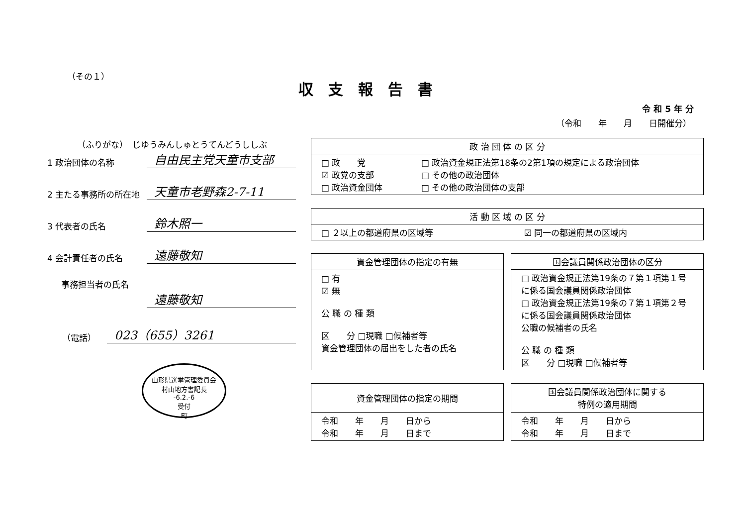（その１）
収支報告書
令 和 5 年 分
（令和　　年　　月　　日開催分）
（ふりがな）　じゆうみんしゅとうてんどうししぶ
1 政治団体の名称
自由民主党天童市支部
2 主たる事務所の所在地
天童市老野森2-7-11
3 代表者の氏名
鈴木照一
4 会計責任者の氏名
遠藤敬知
事務担当者の氏名
遠藤敬知
（電話）
023（655）3261
山形県選挙管理委員会
村山地方書記長
-6.2.-6
受付
町
| 政 治 団 体 の 区 分 | |
| --- | --- |
| □ 政 党 ☑ 政党の支部 □ 政治資金団体 | □ 政治資金規正法第18条の2第1項の規定による政治団体 □ その他の政治団体 □ その他の政治団体の支部 |
| 活 動 区 域 の 区 分 | |
| --- | --- |
| □ ２以上の都道府県の区域等 | ☑ 同一の都道府県の区域内 |
| 資金管理団体の指定の有無 |
| --- |
| □ 有 ☑ 無 公 職 の 種 類 区 分 □現職 □候補者等 資金管理団体の届出をした者の氏名 |
| 国会議員関係政治団体の区分 |
| --- |
| □ 政治資金規正法第19条の７第１項第１号に係る国会議員関係政治団体 □ 政治資金規正法第19条の７第１項第２号に係る国会議員関係政治団体 公職の候補者の氏名 公 職 の 種 類 区 分 □現職 □候補者等 |
| 資金管理団体の指定の期間 |
| --- |
| 令和 年 月 日から 令和 年 月 日まで |
| 国会議員関係政治団体に関する 特例の適用期間 |
| --- |
| 令和 年 月 日から 令和 年 月 日まで |